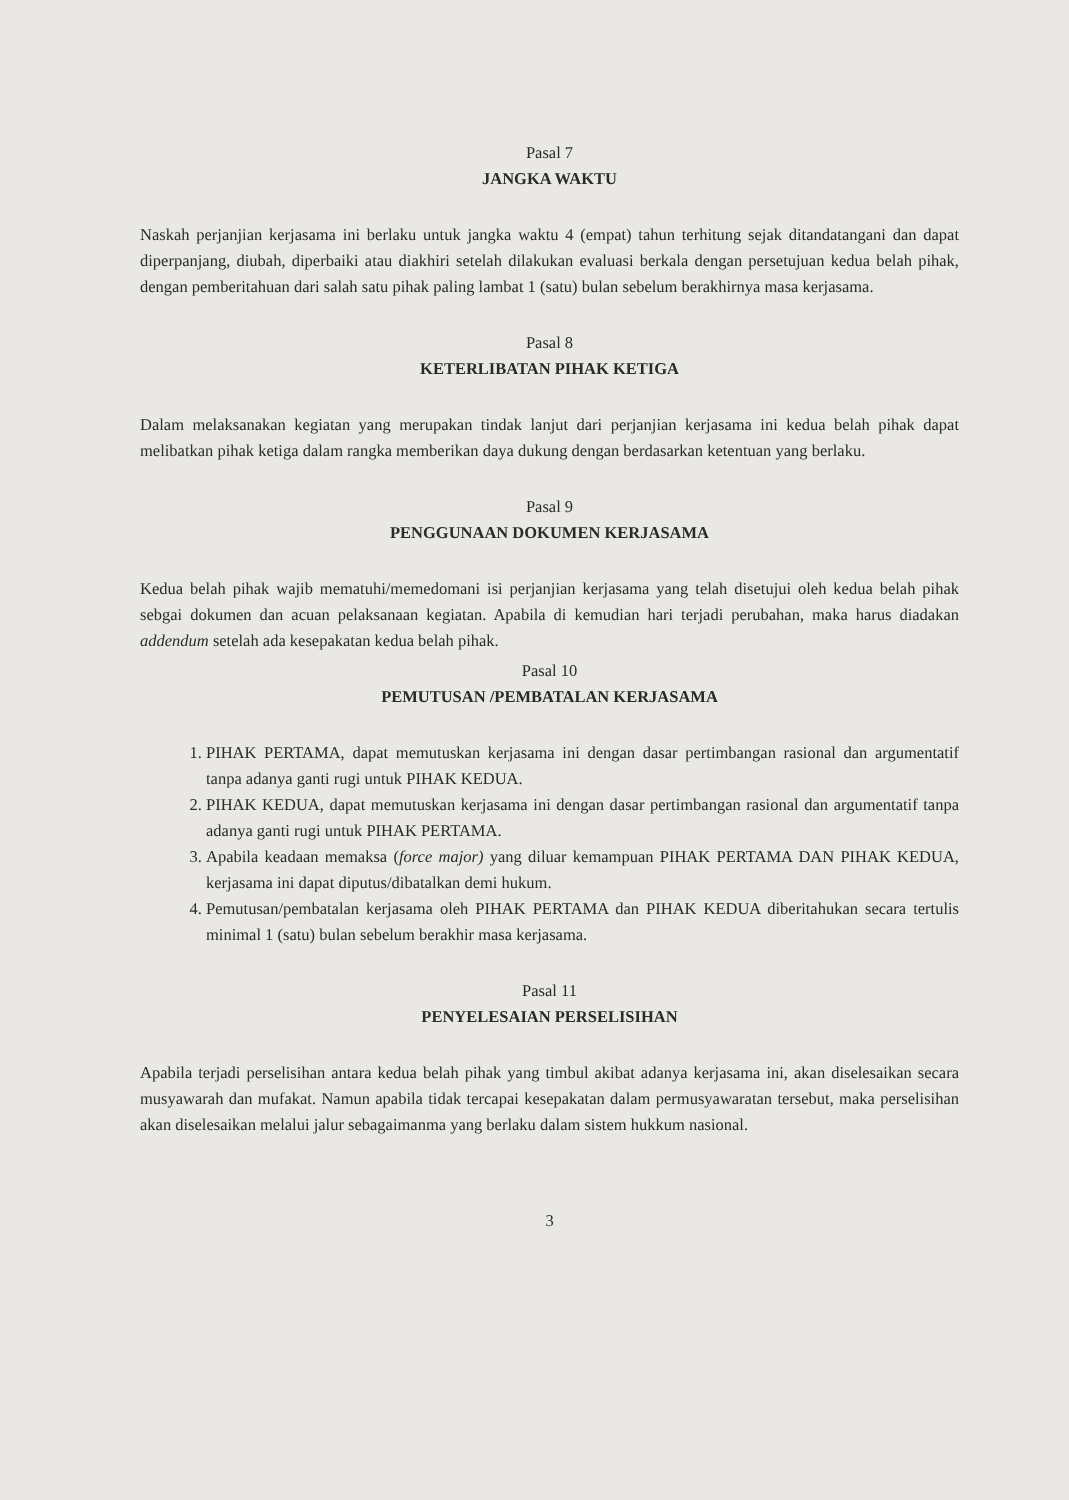Pasal 7
JANGKA WAKTU
Naskah perjanjian kerjasama ini berlaku untuk jangka waktu 4 (empat) tahun terhitung sejak ditandatangani dan dapat diperpanjang, diubah, diperbaiki atau diakhiri setelah dilakukan evaluasi berkala dengan persetujuan kedua belah pihak, dengan pemberitahuan dari salah satu pihak paling lambat 1 (satu) bulan sebelum berakhirnya masa kerjasama.
Pasal 8
KETERLIBATAN PIHAK KETIGA
Dalam melaksanakan kegiatan yang merupakan tindak lanjut dari perjanjian kerjasama ini kedua belah pihak dapat melibatkan pihak ketiga dalam rangka memberikan daya dukung dengan berdasarkan ketentuan yang berlaku.
Pasal 9
PENGGUNAAN DOKUMEN KERJASAMA
Kedua belah pihak wajib mematuhi/memedomani isi perjanjian kerjasama yang telah disetujui oleh kedua belah pihak sebgai dokumen dan acuan pelaksanaan kegiatan. Apabila di kemudian hari terjadi perubahan, maka harus diadakan addendum setelah ada kesepakatan kedua belah pihak.
Pasal 10
PEMUTUSAN /PEMBATALAN KERJASAMA
1. PIHAK PERTAMA, dapat memutuskan kerjasama ini dengan dasar pertimbangan rasional dan argumentatif tanpa adanya ganti rugi untuk PIHAK KEDUA.
2. PIHAK KEDUA, dapat memutuskan kerjasama ini dengan dasar pertimbangan rasional dan argumentatif tanpa adanya ganti rugi untuk PIHAK PERTAMA.
3. Apabila keadaan memaksa (force major) yang diluar kemampuan PIHAK PERTAMA DAN PIHAK KEDUA, kerjasama ini dapat diputus/dibatalkan demi hukum.
4. Pemutusan/pembatalan kerjasama oleh PIHAK PERTAMA dan PIHAK KEDUA diberitahukan secara tertulis minimal 1 (satu) bulan sebelum berakhir masa kerjasama.
Pasal 11
PENYELESAIAN PERSELISIHAN
Apabila terjadi perselisihan antara kedua belah pihak yang timbul akibat adanya kerjasama ini, akan diselesaikan secara musyawarah dan mufakat. Namun apabila tidak tercapai kesepakatan dalam permusyawaratan tersebut, maka perselisihan akan diselesaikan melalui jalur sebagaimanma yang berlaku dalam sistem hukkum nasional.
3